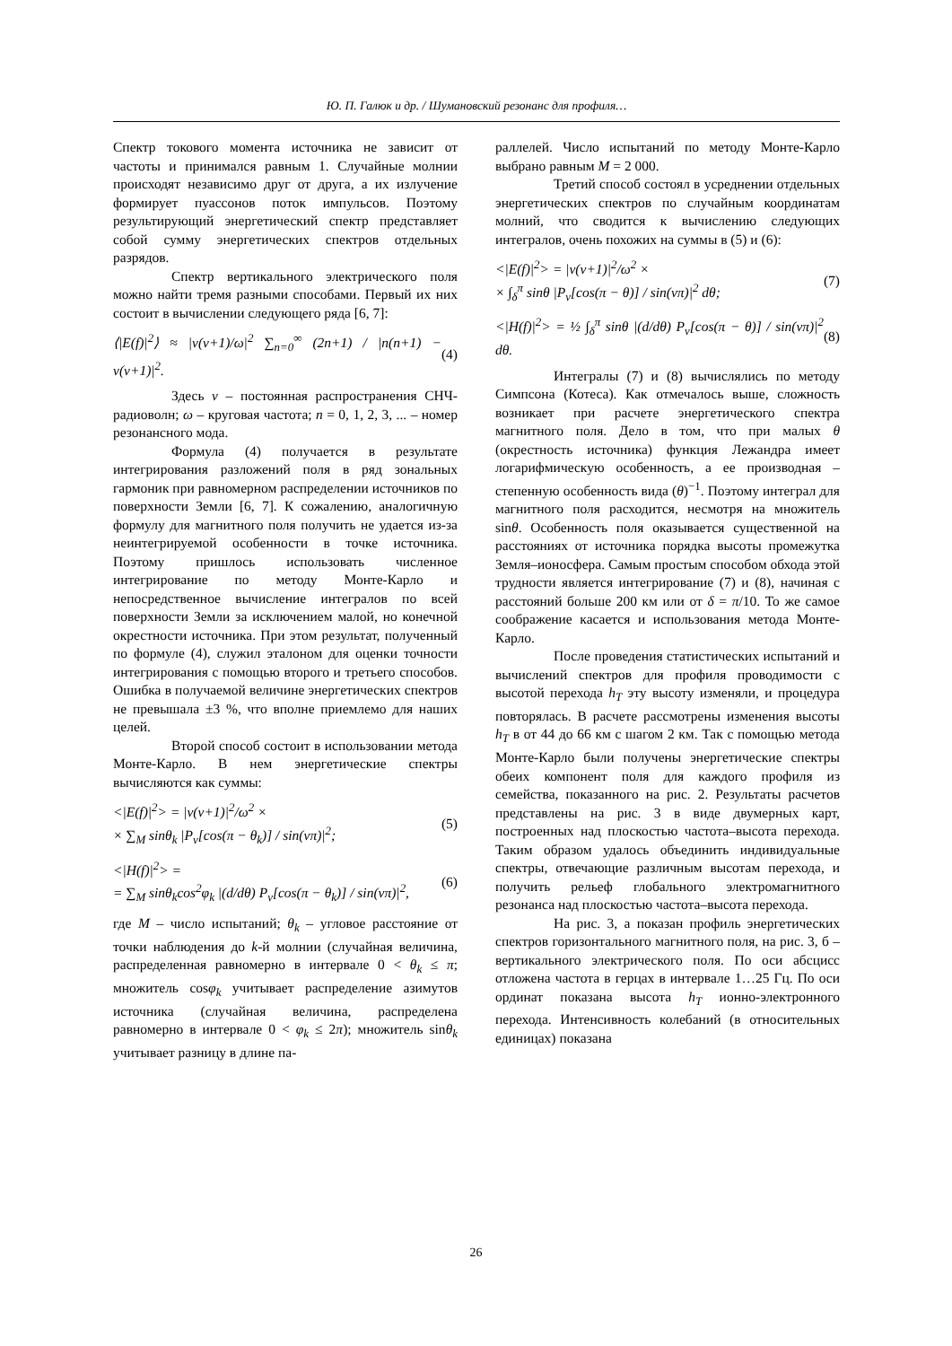Ю. П. Галюк и др. / Шумановский резонанс для профиля…
Спектр токового момента источника не зависит от частоты и принимался равным 1. Случайные молнии происходят независимо друг от друга, а их излучение формирует пуассонов поток импульсов. Поэтому результирующий энергетический спектр представляет собой сумму энергетических спектров отдельных разрядов.
Спектр вертикального электрического поля можно найти тремя разными способами. Первый их них состоит в вычислении следующего ряда [6, 7]:
⟨|E(f)|<sup>2</sup>⟩ ≈ |ν(ν+1)/ω|<sup>2</sup> ∑<sub>n=0</sub><sup>∞</sup> (2n+1) / |n(n+1) − ν(ν+1)|<sup>2</sup>.
(4)
Здесь ν – постоянная распространения СНЧ-радиоволн; ω – круговая частота; n = 0, 1, 2, 3, ... – номер резонансного мода.
Формула (4) получается в результате интегрирования разложений поля в ряд зональных гармоник при равномерном распределении источников по поверхности Земли [6, 7]. К сожалению, аналогичную формулу для магнитного поля получить не удается из-за неинтегрируемой особенности в точке источника. Поэтому пришлось использовать численное интегрирование по методу Монте-Карло и непосредственное вычисление интегралов по всей поверхности Земли за исключением малой, но конечной окрестности источника. При этом результат, полученный по формуле (4), служил эталоном для оценки точности интегрирования с помощью второго и третьего способов. Ошибка в получаемой величине энергетических спектров не превышала ±3 %, что вполне приемлемо для наших целей.
Второй способ состоит в использовании метода Монте-Карло. В нем энергетические спектры вычисляются как суммы:
<|E(f)|<sup>2</sup>> = |ν(ν+1)|<sup>2</sup>/ω<sup>2</sup> ×
× ∑<sub>M</sub> sinθ<sub>k</sub> |P<sub>ν</sub>[cos(π − θ<sub>k</sub>)] / sin(νπ)|<sup>2</sup>;
(5)
<|H(f)|<sup>2</sup>> =
= ∑<sub>M</sub> sinθ<sub>k</sub>cos<sup>2</sup>φ<sub>k</sub> |(d/dθ) P<sub>ν</sub>[cos(π − θ<sub>k</sub>)] / sin(νπ)|<sup>2</sup>,
(6)
где M – число испытаний; θ<sub>k</sub> – угловое расстояние от точки наблюдения до k-й молнии (случайная величина, распределенная равномерно в интервале 0 < θ<sub>k</sub> ≤ π; множитель cosφ<sub>k</sub> учитывает распределение азимутов источника (случайная величина, распределена равномерно в интервале 0 < φ<sub>k</sub> ≤ 2π); множитель sinθ<sub>k</sub> учитывает разницу в длине па-
раллелей. Число испытаний по методу Монте-Карло выбрано равным M = 2 000.
Третий способ состоял в усреднении отдельных энергетических спектров по случайным координатам молний, что сводится к вычислению следующих интегралов, очень похожих на суммы в (5) и (6):
<|E(f)|<sup>2</sup>> = |ν(ν+1)|<sup>2</sup>/ω<sup>2</sup> ×
× ∫<sub>δ</sub><sup>π</sup> sinθ |P<sub>ν</sub>[cos(π − θ)] / sin(νπ)|<sup>2</sup> dθ;
(7)
<|H(f)|<sup>2</sup>> = ½ ∫<sub>δ</sub><sup>π</sup> sinθ |(d/dθ) P<sub>ν</sub>[cos(π − θ)] / sin(νπ)|<sup>2</sup> dθ.
(8)
Интегралы (7) и (8) вычислялись по методу Симпсона (Котеса). Как отмечалось выше, сложность возникает при расчете энергетического спектра магнитного поля. Дело в том, что при малых θ (окрестность источника) функция Лежандра имеет логарифмическую особенность, а ее производная – степенную особенность вида (θ)<sup>−1</sup>. Поэтому интеграл для магнитного поля расходится, несмотря на множитель sinθ. Особенность поля оказывается существенной на расстояниях от источника порядка высоты промежутка Земля–ионосфера. Самым простым способом обхода этой трудности является интегрирование (7) и (8), начиная с расстояний больше 200 км или от δ = π/10. То же самое соображение касается и использования метода Монте-Карло.
После проведения статистических испытаний и вычислений спектров для профиля проводимости с высотой перехода h<sub>T</sub> эту высоту изменяли, и процедура повторялась. В расчете рассмотрены изменения высоты h<sub>T</sub> в от 44 до 66 км с шагом 2 км. Так с помощью метода Монте-Карло были получены энергетические спектры обеих компонент поля для каждого профиля из семейства, показанного на рис. 2. Результаты расчетов представлены на рис. 3 в виде двумерных карт, построенных над плоскостью частота–высота перехода. Таким образом удалось объединить индивидуальные спектры, отвечающие различным высотам перехода, и получить рельеф глобального электромагнитного резонанса над плоскостью частота–высота перехода.
На рис. 3, а показан профиль энергетических спектров горизонтального магнитного поля, на рис. 3, б – вертикального электрического поля. По оси абсцисс отложена частота в герцах в интервале 1…25 Гц. По оси ординат показана высота h<sub>T</sub> ионно-электронного перехода. Интенсивность колебаний (в относительных единицах) показана
26